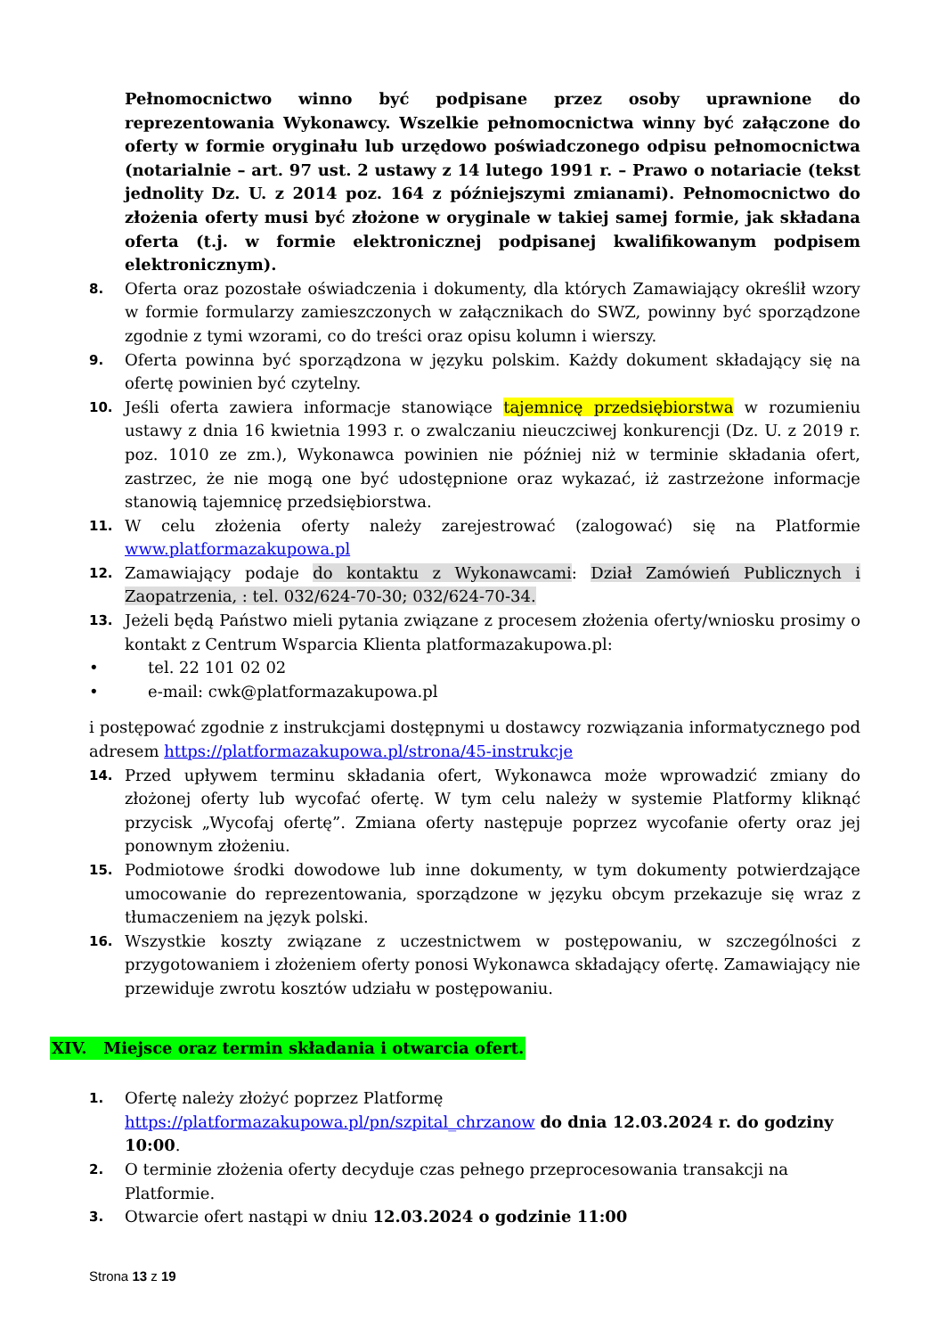Pełnomocnictwo winno być podpisane przez osoby uprawnione do reprezentowania Wykonawcy. Wszelkie pełnomocnictwa winny być załączone do oferty w formie oryginału lub urzędowo poświadczonego odpisu pełnomocnictwa (notarialnie – art. 97 ust. 2 ustawy z 14 lutego 1991 r. – Prawo o notariacie (tekst jednolity Dz. U. z 2014 poz. 164 z późniejszymi zmianami). Pełnomocnictwo do złożenia oferty musi być złożone w oryginale w takiej samej formie, jak składana oferta (t.j. w formie elektronicznej podpisanej kwalifikowanym podpisem elektronicznym).
8. Oferta oraz pozostałe oświadczenia i dokumenty, dla których Zamawiający określił wzory w formie formularzy zamieszczonych w załącznikach do SWZ, powinny być sporządzone zgodnie z tymi wzorami, co do treści oraz opisu kolumn i wierszy.
9. Oferta powinna być sporządzona w języku polskim. Każdy dokument składający się na ofertę powinien być czytelny.
10. Jeśli oferta zawiera informacje stanowiące tajemnicę przedsiębiorstwa w rozumieniu ustawy z dnia 16 kwietnia 1993 r. o zwalczaniu nieuczciwej konkurencji (Dz. U. z 2019 r. poz. 1010 ze zm.), Wykonawca powinien nie później niż w terminie składania ofert, zastrzec, że nie mogą one być udostępnione oraz wykazać, iż zastrzeżone informacje stanowią tajemnicę przedsiębiorstwa.
11. W celu złożenia oferty należy zarejestrować (zalogować) się na Platformie www.platformazakupowa.pl
12. Zamawiający podaje do kontaktu z Wykonawcami: Dział Zamówień Publicznych i Zaopatrzenia, : tel. 032/624-70-30; 032/624-70-34.
13. Jeżeli będą Państwo mieli pytania związane z procesem złożenia oferty/wniosku prosimy o kontakt z Centrum Wsparcia Klienta platformazakupowa.pl:
• tel. 22 101 02 02
• e-mail: cwk@platformazakupowa.pl
i postępować zgodnie z instrukcjami dostępnymi u dostawcy rozwiązania informatycznego pod adresem https://platformazakupowa.pl/strona/45-instrukcje
14. Przed upływem terminu składania ofert, Wykonawca może wprowadzić zmiany do złożonej oferty lub wycofać ofertę. W tym celu należy w systemie Platformy kliknąć przycisk „Wycofaj ofertę”. Zmiana oferty następuje poprzez wycofanie oferty oraz jej ponownym złożeniu.
15. Podmiotowe środki dowodowe lub inne dokumenty, w tym dokumenty potwierdzające umocowanie do reprezentowania, sporządzone w języku obcym przekazuje się wraz z tłumaczeniem na język polski.
16. Wszystkie koszty związane z uczestnictwem w postępowaniu, w szczególności z przygotowaniem i złożeniem oferty ponosi Wykonawca składający ofertę. Zamawiający nie przewiduje zwrotu kosztów udziału w postępowaniu.
XIV. Miejsce oraz termin składania i otwarcia ofert.
1. Ofertę należy złożyć poprzez Platformę
https://platformazakupowa.pl/pn/szpital_chrzanow do dnia 12.03.2024 r. do godziny 10:00.
2. O terminie złożenia oferty decyduje czas pełnego przeprocesowania transakcji na Platformie.
3. Otwarcie ofert nastąpi w dniu 12.03.2024 o godzinie 11:00
Strona 13 z 19